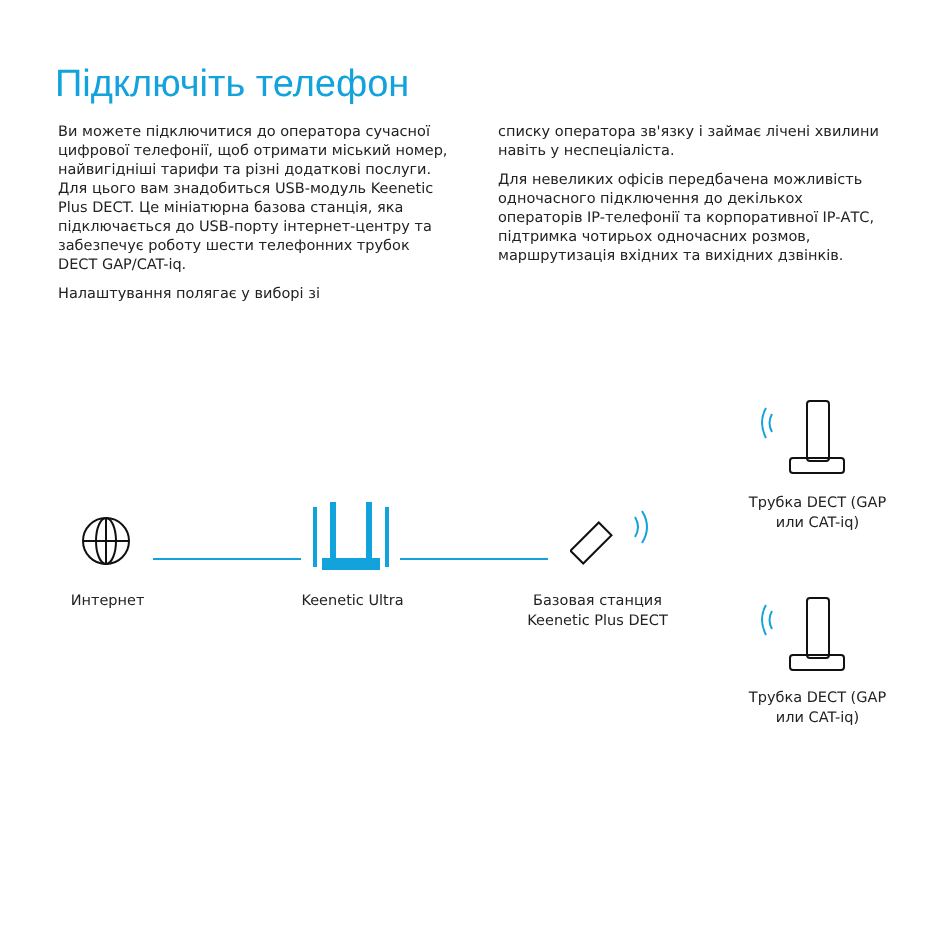Підключіть телефон
Ви можете підключитися до оператора сучасної цифрової телефонії, щоб отримати міський номер, найвигідніші тарифи та різні додаткові послуги. Для цього вам знадобиться USB-модуль Keenetic Plus DECT. Це мініатюрна базова станція, яка підключається до USB-порту інтернет-центру та забезпечує роботу шести телефонних трубок DECT GAP/CAT-iq.
Налаштування полягає у виборі зі
списку оператора зв'язку і займає лічені хвилини навіть у неспеціаліста.
Для невеликих офісів передбачена можливість одночасного підключення до декількох операторів IP-телефонії та корпоративної IP-АТС, підтримка чотирьох одночасних розмов, маршрутизація вхідних та вихідних дзвінків.
Интернет Keenetic Ultra
Базовая станция Keenetic Plus DECT
Трубка DECT (GAP или CAT-iq)
Трубка DECT (GAP или CAT-iq)